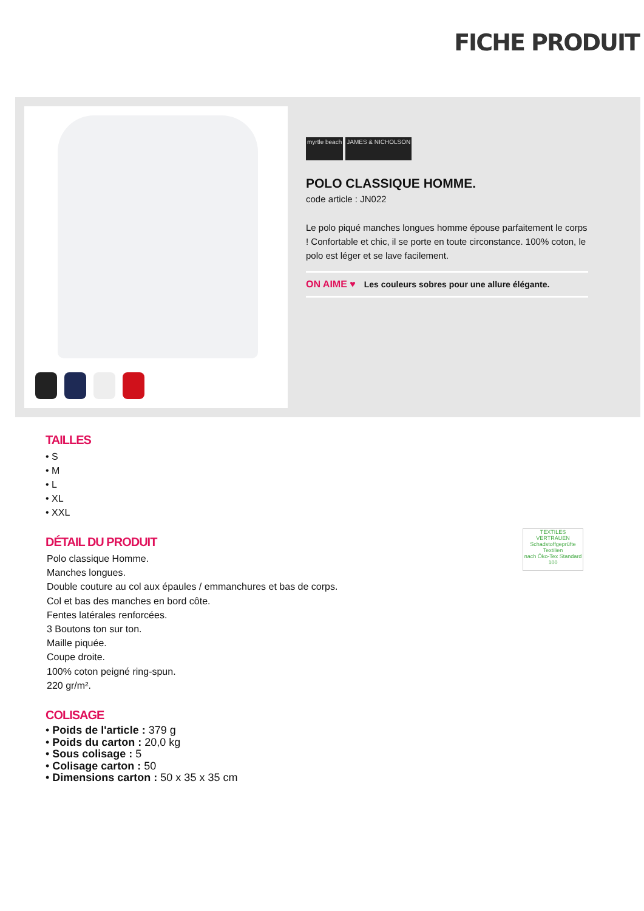FICHE PRODUIT
myrtle beach JAMES & NICHOLSON
POLO CLASSIQUE HOMME.
code article : JN022
Le polo piqué manches longues homme épouse parfaitement le corps ! Confortable et chic, il se porte en toute circonstance. 100% coton, le polo est léger et se lave facilement.
ON AIME ♥ Les couleurs sobres pour une allure élégante.
TAILLES
• S
• M
• L
• XL
• XXL
DÉTAIL DU PRODUIT
Polo classique Homme.
Manches longues.
Double couture au col aux épaules / emmanchures et bas de corps.
Col et bas des manches en bord côte.
Fentes latérales renforcées.
3 Boutons ton sur ton.
Maille piquée.
Coupe droite.
100% coton peigné ring-spun.
220 gr/m².
COLISAGE
• Poids de l'article : 379 g
• Poids du carton : 20,0 kg
• Sous colisage : 5
• Colisage carton : 50
• Dimensions carton : 50 x 35 x 35 cm
TEXTILES VERTRAUEN
Schadstoffgeprüfte Textilien
nach Öko-Tex Standard 100